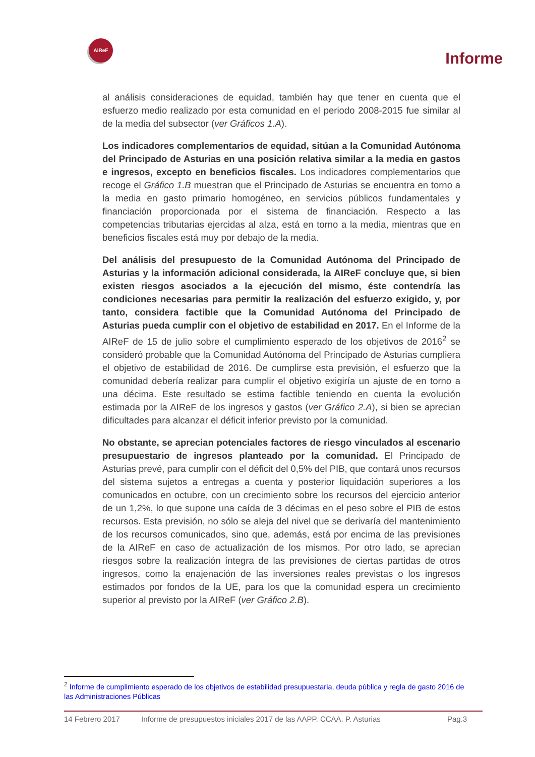AIReF
Informe
al análisis consideraciones de equidad, también hay que tener en cuenta que el esfuerzo medio realizado por esta comunidad en el periodo 2008-2015 fue similar al de la media del subsector (ver Gráficos 1.A).
Los indicadores complementarios de equidad, sitúan a la Comunidad Autónoma del Principado de Asturias en una posición relativa similar a la media en gastos e ingresos, excepto en beneficios fiscales. Los indicadores complementarios que recoge el Gráfico 1.B muestran que el Principado de Asturias se encuentra en torno a la media en gasto primario homogéneo, en servicios públicos fundamentales y financiación proporcionada por el sistema de financiación. Respecto a las competencias tributarias ejercidas al alza, está en torno a la media, mientras que en beneficios fiscales está muy por debajo de la media.
Del análisis del presupuesto de la Comunidad Autónoma del Principado de Asturias y la información adicional considerada, la AIReF concluye que, si bien existen riesgos asociados a la ejecución del mismo, éste contendría las condiciones necesarias para permitir la realización del esfuerzo exigido, y, por tanto, considera factible que la Comunidad Autónoma del Principado de Asturias pueda cumplir con el objetivo de estabilidad en 2017. En el Informe de la AIReF de 15 de julio sobre el cumplimiento esperado de los objetivos de 2016<sup>2</sup> se consideró probable que la Comunidad Autónoma del Principado de Asturias cumpliera el objetivo de estabilidad de 2016. De cumplirse esta previsión, el esfuerzo que la comunidad debería realizar para cumplir el objetivo exigiría un ajuste de en torno a una décima. Este resultado se estima factible teniendo en cuenta la evolución estimada por la AIReF de los ingresos y gastos (ver Gráfico 2.A), si bien se aprecian dificultades para alcanzar el déficit inferior previsto por la comunidad.
No obstante, se aprecian potenciales factores de riesgo vinculados al escenario presupuestario de ingresos planteado por la comunidad. El Principado de Asturias prevé, para cumplir con el déficit del 0,5% del PIB, que contará unos recursos del sistema sujetos a entregas a cuenta y posterior liquidación superiores a los comunicados en octubre, con un crecimiento sobre los recursos del ejercicio anterior de un 1,2%, lo que supone una caída de 3 décimas en el peso sobre el PIB de estos recursos. Esta previsión, no sólo se aleja del nivel que se derivaría del mantenimiento de los recursos comunicados, sino que, además, está por encima de las previsiones de la AIReF en caso de actualización de los mismos. Por otro lado, se aprecian riesgos sobre la realización íntegra de las previsiones de ciertas partidas de otros ingresos, como la enajenación de las inversiones reales previstas o los ingresos estimados por fondos de la UE, para los que la comunidad espera un crecimiento superior al previsto por la AIReF (ver Gráfico 2.B).
<sup>2</sup> Informe de cumplimiento esperado de los objetivos de estabilidad presupuestaria, deuda pública y regla de gasto 2016 de las Administraciones Públicas
14 Febrero 2017 Informe de presupuestos iniciales 2017 de las AAPP. CCAA. P. Asturias Pag.3